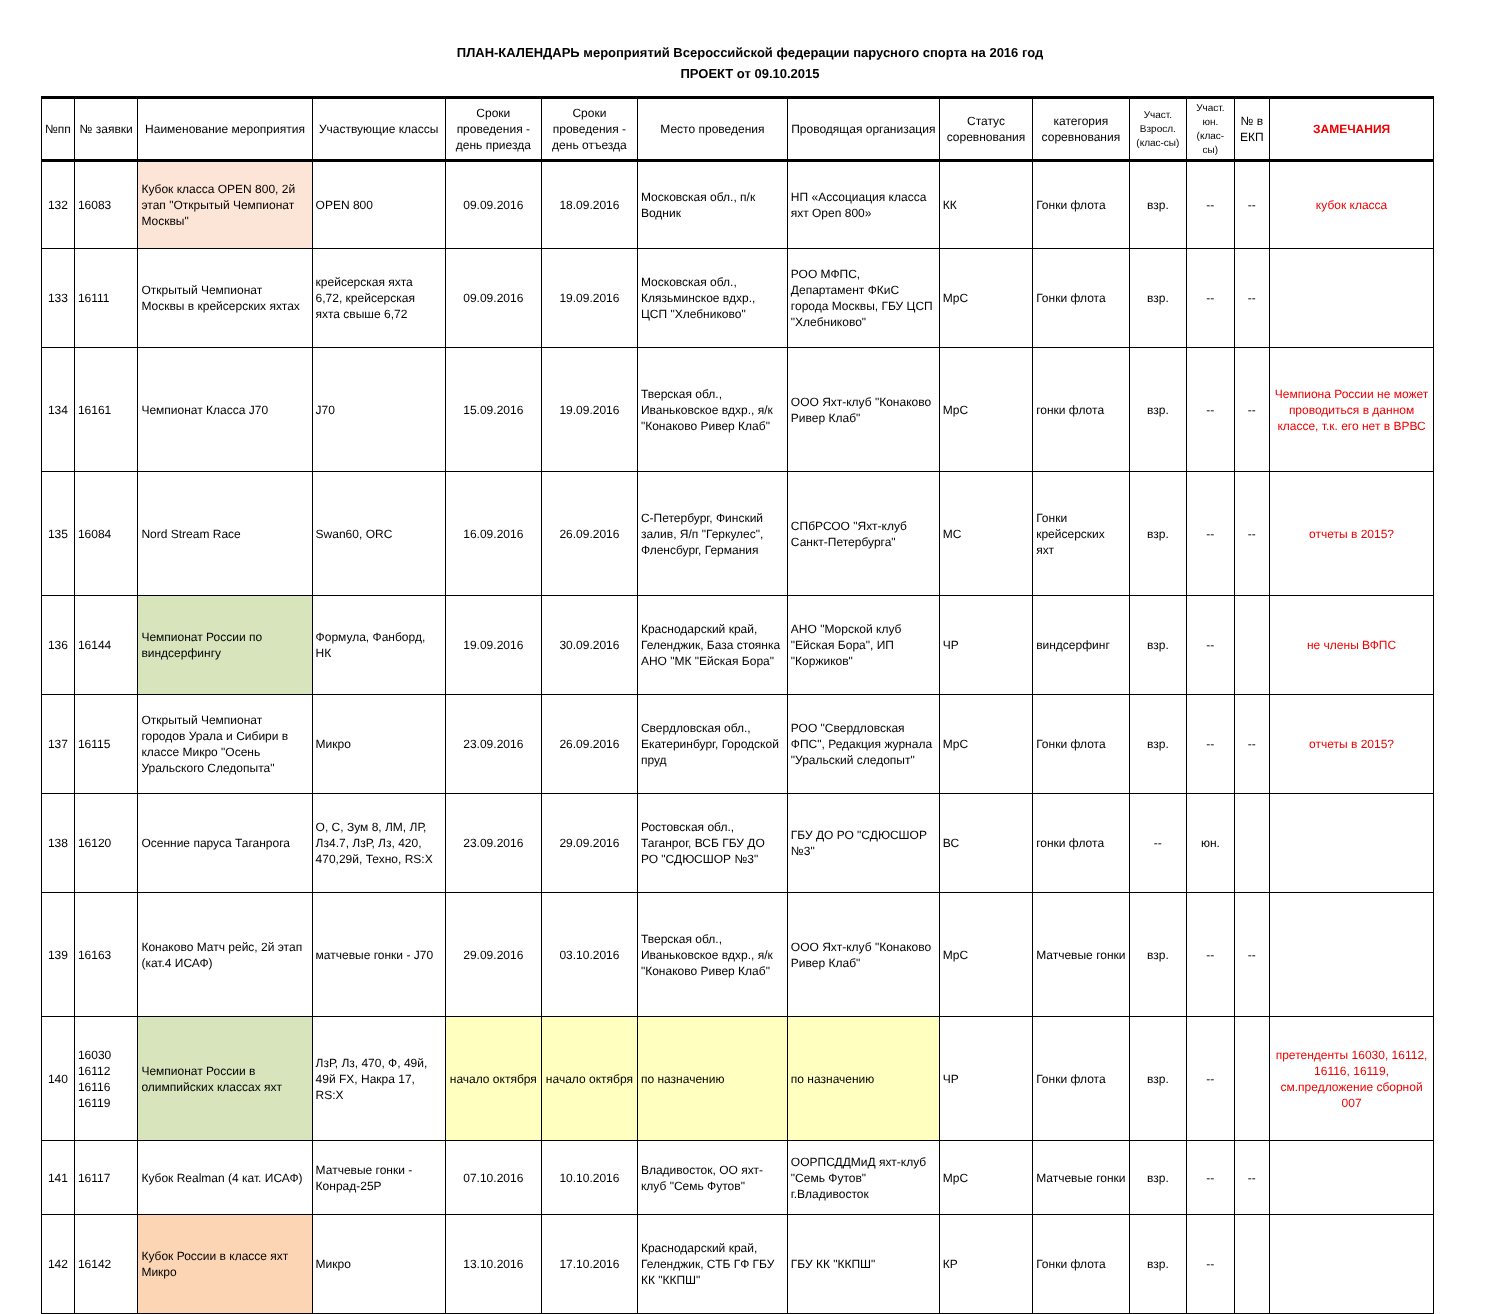ПЛАН-КАЛЕНДАРЬ мероприятий Всероссийской федерации парусного спорта на 2016 год
ПРОЕКТ от 09.10.2015
| №пп | № заявки | Наименование мероприятия | Участвующие классы | Сроки проведения - день приезда | Сроки проведения - день отъезда | Место проведения | Проводящая организация | Статус соревнования | категория соревнования | Участ. Взросл. (клас-сы) | Участ. юн. (клас-сы) | № в ЕКП | ЗАМЕЧАНИЯ |
| --- | --- | --- | --- | --- | --- | --- | --- | --- | --- | --- | --- | --- | --- |
| 132 | 16083 | Кубок класса OPEN 800, 2й этап "Открытый Чемпионат Москвы" | OPEN 800 | 09.09.2016 | 18.09.2016 | Московская обл., п/к Водник | НП «Ассоциация класса яхт Open 800» | КК | Гонки флота | взр. | -- | -- | кубок класса |
| 133 | 16111 | Открытый Чемпионат Москвы в крейсерских яхтах | крейсерская яхта 6,72, крейсерская яхта свыше 6,72 | 09.09.2016 | 19.09.2016 | Московская обл., Клязьминское вдхр., ЦСП "Хлебниково" | РОО МФПС, Департамент ФКиС города Москвы, ГБУ ЦСП "Хлебниково" | МрС | Гонки флота | взр. | -- | -- | |
| 134 | 16161 | Чемпионат Класса J70 | J70 | 15.09.2016 | 19.09.2016 | Тверская обл., Иваньковское вдхр., я/к "Конаково Ривер Клаб" | ООО Яхт-клуб "Конаково Ривер Клаб" | МрС | гонки флота | взр. | -- | -- | Чемпиона России не может проводиться в данном классе, т.к. его нет в ВРВС |
| 135 | 16084 | Nord Stream Race | Swan60, ORC | 16.09.2016 | 26.09.2016 | С-Петербург, Финский залив, Я/п "Геркулес", Фленсбург, Германия | СПбРСОО "Яхт-клуб Санкт-Петербурга" | МС | Гонки крейсерских яхт | взр. | -- | -- | отчеты в 2015? |
| 136 | 16144 | Чемпионат России по виндсерфингу | Формула, Фанборд, НК | 19.09.2016 | 30.09.2016 | Краснодарский край, Геленджик, База стоянка АНО "МК "Ейская Бора" | АНО "Морской клуб "Ейская Бора", ИП "Коржиков" | ЧР | виндсерфинг | взр. | -- | | не члены ВФПС |
| 137 | 16115 | Открытый Чемпионат городов Урала и Сибири в классе Микро "Осень Уральского Следопыта" | Микро | 23.09.2016 | 26.09.2016 | Свердловская обл., Екатеринбург, Городской пруд | РОО "Свердловская ФПС", Редакция журнала "Уральский следопыт" | МрС | Гонки флота | взр. | -- | -- | отчеты в 2015? |
| 138 | 16120 | Осенние паруса Таганрога | О, С, Зум 8, ЛМ, ЛР, Лз4.7, ЛзР, Лз, 420, 470,29й, Техно, RS:X | 23.09.2016 | 29.09.2016 | Ростовская обл., Таганрог, ВСБ ГБУ ДО РО "СДЮСШОР №3" | ГБУ ДО РО "СДЮСШОР №3" | ВС | гонки флота | -- | юн. | | |
| 139 | 16163 | Конаково Матч рейс, 2й этап (кат.4 ИСАФ) | матчевые гонки - J70 | 29.09.2016 | 03.10.2016 | Тверская обл., Иваньковское вдхр., я/к "Конаково Ривер Клаб" | ООО Яхт-клуб "Конаково Ривер Клаб" | МрС | Матчевые гонки | взр. | -- | -- | |
| 140 | 16030 16112 16116 16119 | Чемпионат России в олимпийских классах яхт | ЛзР, Лз, 470, Ф, 49й, 49й FX, Накра 17, RS:X | начало октября | начало октября | по назначению | по назначению | ЧР | Гонки флота | взр. | -- | | претенденты 16030, 16112, 16116, 16119, см.предложение сборной 007 |
| 141 | 16117 | Кубок Realman (4 кат. ИСАФ) | Матчевые гонки - Конрад-25Р | 07.10.2016 | 10.10.2016 | Владивосток, ОО яхт-клуб "Семь Футов" | ООРПСДДМиД яхт-клуб "Семь Футов" г.Владивосток | МрС | Матчевые гонки | взр. | -- | -- | |
| 142 | 16142 | Кубок России в классе яхт Микро | Микро | 13.10.2016 | 17.10.2016 | Краснодарский край, Геленджик, СТБ ГФ ГБУ КК "ККПШ" | ГБУ КК "ККПШ" | КР | Гонки флота | взр. | -- | | |